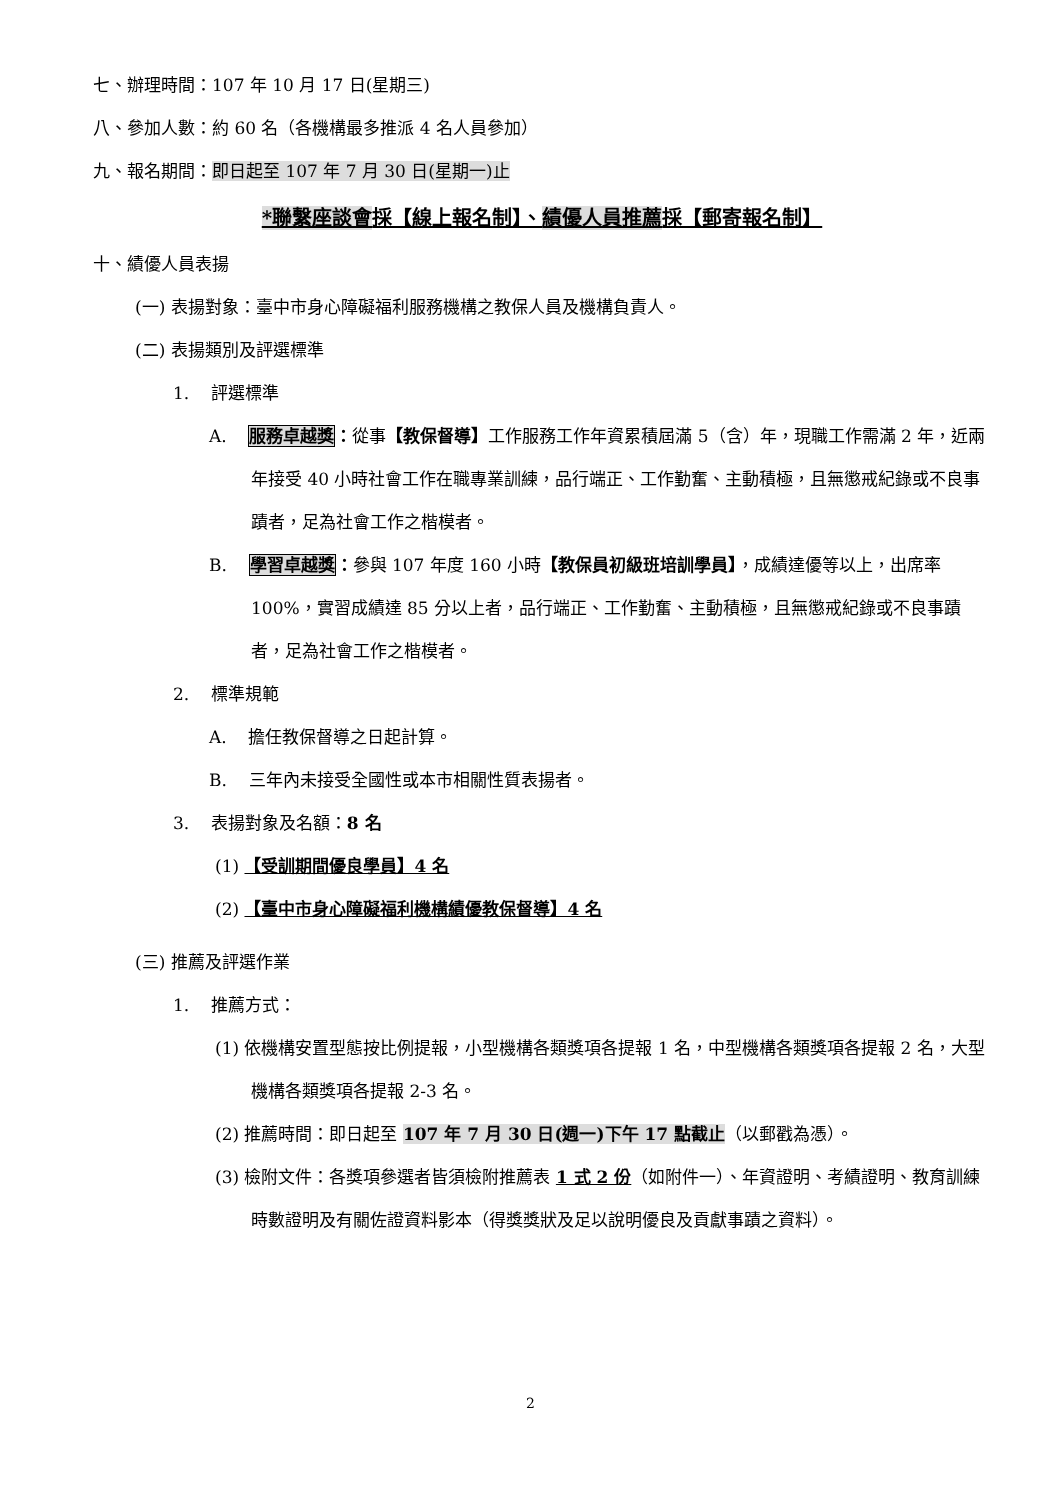七、辦理時間：107 年 10 月 17 日(星期三)
八、參加人數：約 60 名（各機構最多推派 4 名人員參加）
九、報名期間：即日起至 107 年 7 月 30 日(星期一)止
*聯繫座談會採【線上報名制】、績優人員推薦採【郵寄報名制】
十、績優人員表揚
(一) 表揚對象：臺中市身心障礙福利服務機構之教保人員及機構負責人。
(二) 表揚類別及評選標準
1. 評選標準
A. 服務卓越獎：從事【教保督導】工作服務工作年資累積屆滿 5（含）年，現職工作需滿 2 年，近兩年接受 40 小時社會工作在職專業訓練，品行端正、工作勤奮、主動積極，且無懲戒紀錄或不良事蹟者，足為社會工作之楷模者。
B. 學習卓越獎：參與 107 年度 160 小時【教保員初級班培訓學員】，成績達優等以上，出席率 100%，實習成績達 85 分以上者，品行端正、工作勤奮、主動積極，且無懲戒紀錄或不良事蹟者，足為社會工作之楷模者。
2. 標準規範
A. 擔任教保督導之日起計算。
B. 三年內未接受全國性或本市相關性質表揚者。
3. 表揚對象及名額：8 名
(1) 【受訓期間優良學員】4 名
(2) 【臺中市身心障礙福利機構績優教保督導】4 名
(三) 推薦及評選作業
1. 推薦方式：
(1) 依機構安置型態按比例提報，小型機構各類獎項各提報 1 名，中型機構各類獎項各提報 2 名，大型機構各類獎項各提報 2-3 名。
(2) 推薦時間：即日起至 107 年 7 月 30 日(週一)下午 17 點截止（以郵戳為憑）。
(3) 檢附文件：各獎項參選者皆須檢附推薦表 1 式 2 份（如附件一）、年資證明、考績證明、教育訓練時數證明及有關佐證資料影本（得獎獎狀及足以說明優良及貢獻事蹟之資料）。
2